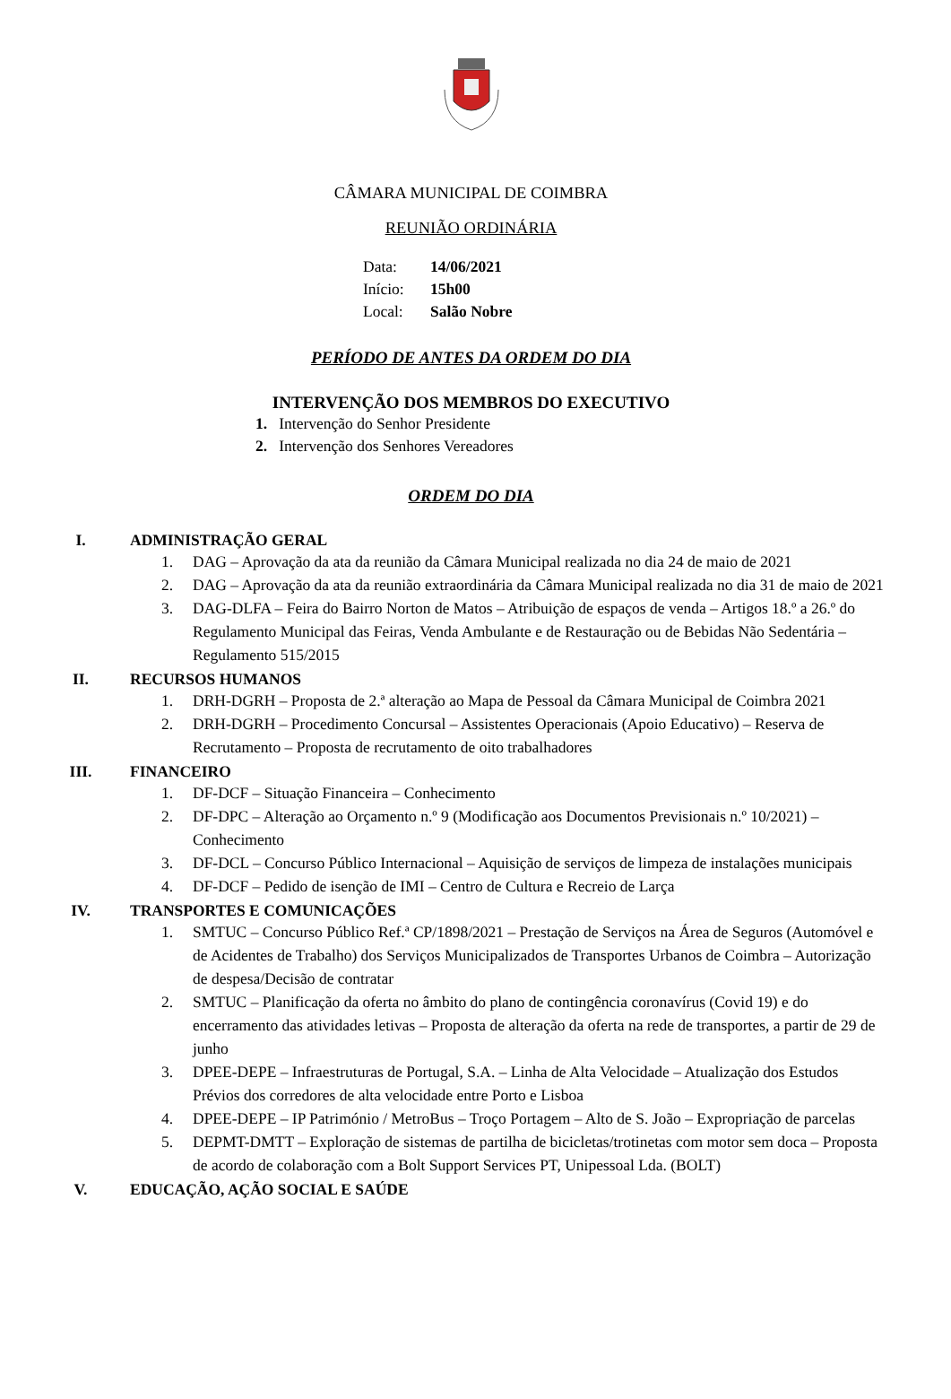CÂMARA MUNICIPAL DE COIMBRA
REUNIÃO ORDINÁRIA
Data: 14/06/2021
Início: 15h00
Local: Salão Nobre
PERÍODO DE ANTES DA ORDEM DO DIA
INTERVENÇÃO DOS MEMBROS DO EXECUTIVO
1. Intervenção do Senhor Presidente
2. Intervenção dos Senhores Vereadores
ORDEM DO DIA
I. ADMINISTRAÇÃO GERAL
1. DAG – Aprovação da ata da reunião da Câmara Municipal realizada no dia 24 de maio de 2021
2. DAG – Aprovação da ata da reunião extraordinária da Câmara Municipal realizada no dia 31 de maio de 2021
3. DAG-DLFA – Feira do Bairro Norton de Matos – Atribuição de espaços de venda – Artigos 18.º a 26.º do Regulamento Municipal das Feiras, Venda Ambulante e de Restauração ou de Bebidas Não Sedentária – Regulamento 515/2015
II. RECURSOS HUMANOS
1. DRH-DGRH – Proposta de 2.ª alteração ao Mapa de Pessoal da Câmara Municipal de Coimbra 2021
2. DRH-DGRH – Procedimento Concursal – Assistentes Operacionais (Apoio Educativo) – Reserva de Recrutamento – Proposta de recrutamento de oito trabalhadores
III. FINANCEIRO
1. DF-DCF – Situação Financeira – Conhecimento
2. DF-DPC – Alteração ao Orçamento n.º 9 (Modificação aos Documentos Previsionais n.º 10/2021) – Conhecimento
3. DF-DCL – Concurso Público Internacional – Aquisição de serviços de limpeza de instalações municipais
4. DF-DCF – Pedido de isenção de IMI – Centro de Cultura e Recreio de Larça
IV. TRANSPORTES E COMUNICAÇÕES
1. SMTUC – Concurso Público Ref.ª CP/1898/2021 – Prestação de Serviços na Área de Seguros (Automóvel e de Acidentes de Trabalho) dos Serviços Municipalizados de Transportes Urbanos de Coimbra – Autorização de despesa/Decisão de contratar
2. SMTUC – Planificação da oferta no âmbito do plano de contingência coronavírus (Covid 19) e do encerramento das atividades letivas – Proposta de alteração da oferta na rede de transportes, a partir de 29 de junho
3. DPEE-DEPE – Infraestruturas de Portugal, S.A. – Linha de Alta Velocidade – Atualização dos Estudos Prévios dos corredores de alta velocidade entre Porto e Lisboa
4. DPEE-DEPE – IP Património / MetroBus – Troço Portagem – Alto de S. João – Expropriação de parcelas
5. DEPMT-DMTT – Exploração de sistemas de partilha de bicicletas/trotinetas com motor sem doca – Proposta de acordo de colaboração com a Bolt Support Services PT, Unipessoal Lda. (BOLT)
V. EDUCAÇÃO, AÇÃO SOCIAL E SAÚDE